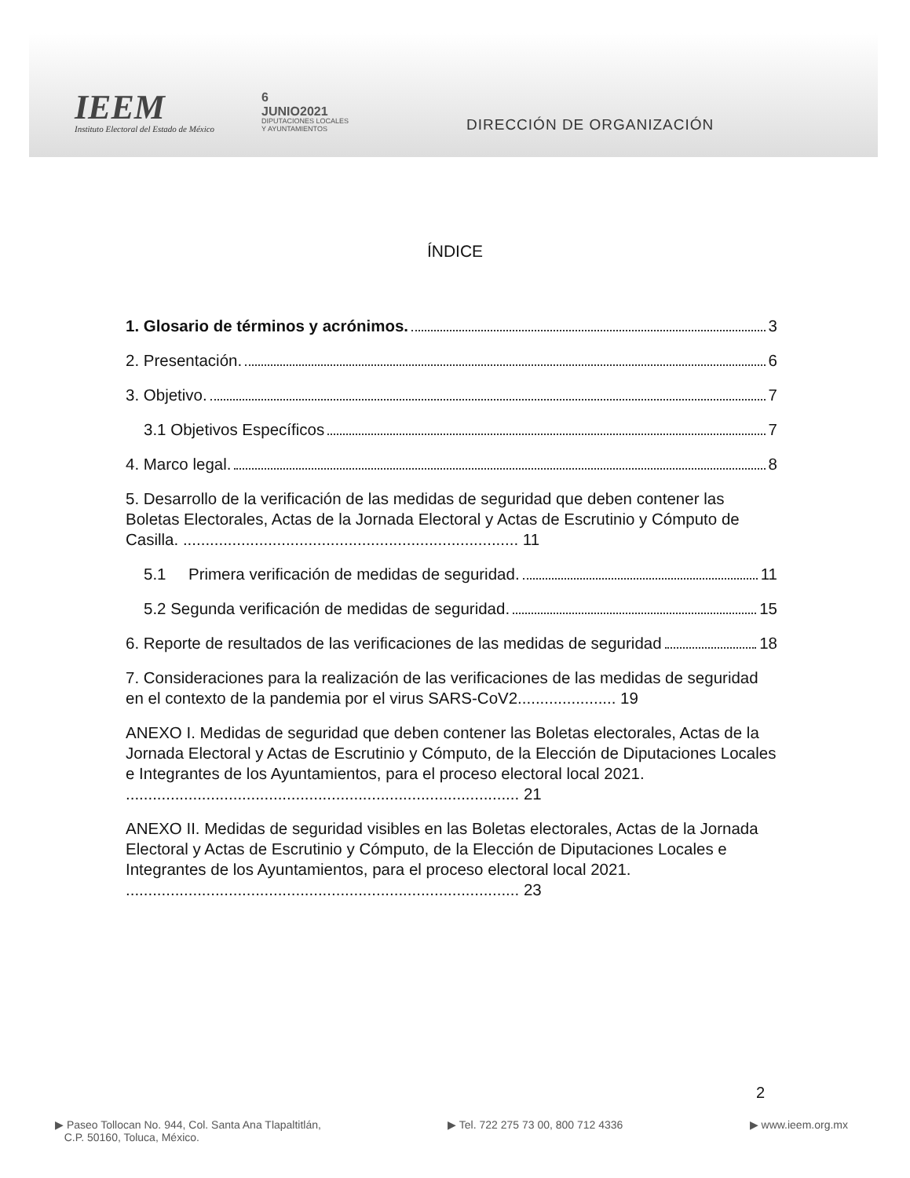IEEM
Instituto Electoral del Estado de México
6
JUNIO2021
DIPUTACIONES LOCALES
Y AYUNTAMIENTOS
DIRECCIÓN DE ORGANIZACIÓN
ÍNDICE
1. Glosario de términos y acrónimos. 3
2. Presentación. 6
3. Objetivo. 7
3.1 Objetivos Específicos 7
4. Marco legal. 8
5. Desarrollo de la verificación de las medidas de seguridad que deben contener las Boletas Electorales, Actas de la Jornada Electoral y Actas de Escrutinio y Cómputo de Casilla. ........................................................................... 11
5.1 Primera verificación de medidas de seguridad. 11
5.2 Segunda verificación de medidas de seguridad. 15
6. Reporte de resultados de las verificaciones de las medidas de seguridad 18
7. Consideraciones para la realización de las verificaciones de las medidas de seguridad en el contexto de la pandemia por el virus SARS-CoV2...................... 19
ANEXO I. Medidas de seguridad que deben contener las Boletas electorales, Actas de la Jornada Electoral y Actas de Escrutinio y Cómputo, de la Elección de Diputaciones Locales e Integrantes de los Ayuntamientos, para el proceso electoral local 2021. ........................................................................................ 21
ANEXO II. Medidas de seguridad visibles en las Boletas electorales, Actas de la Jornada Electoral y Actas de Escrutinio y Cómputo, de la Elección de Diputaciones Locales e Integrantes de los Ayuntamientos, para el proceso electoral local 2021. ........................................................................................ 23
2
▶ Paseo Tollocan No. 944, Col. Santa Ana Tlapaltitlán,
C.P. 50160, Toluca, México.
▶ Tel. 722 275 73 00, 800 712 4336
▶ www.ieem.org.mx